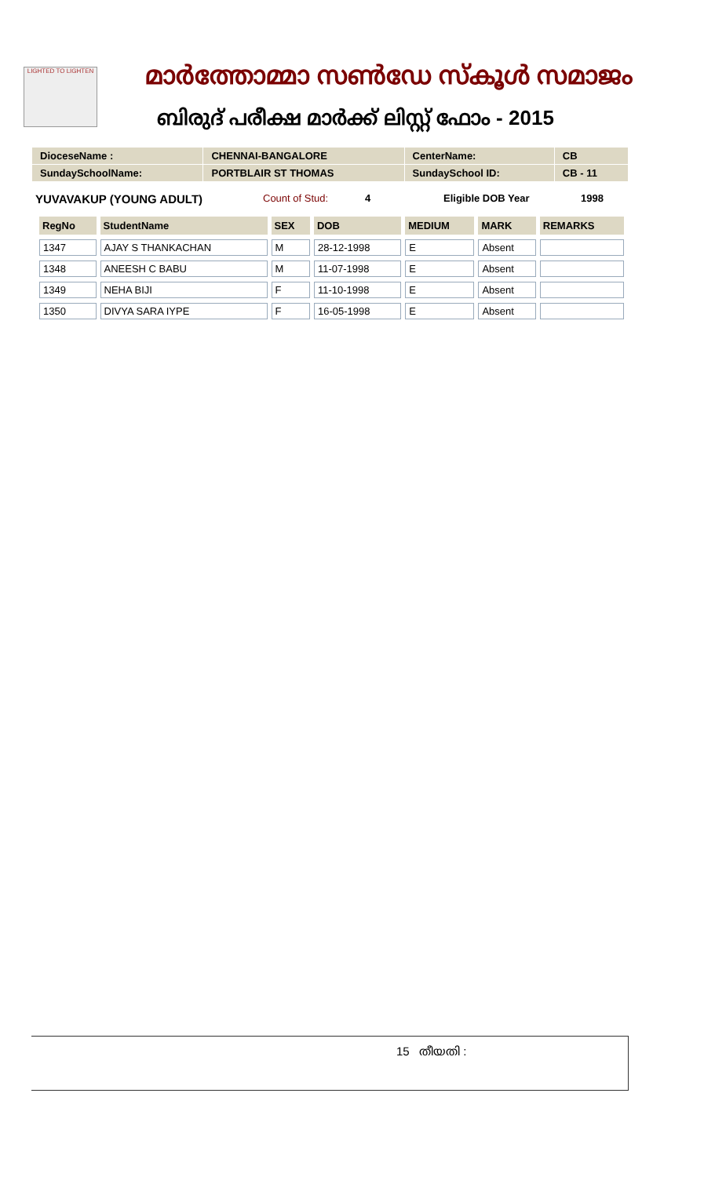LIGHTED TO LIGHTEN മാർത്തോമ്മാ സൺഡേ സ്കൂൾ സമാജം
ബിരുദ് പരീക്ഷ മാർക്ക് ലിസ്റ്റ് ഫോം - 2015
| DioceseName : | CHENNAI-BANGALORE | CenterName: | CB |
| SundaySchoolName: | PORTBLAIR ST THOMAS | SundaySchool ID: | CB - 11 |
YUVAVAKUP (YOUNG ADULT) Count of Stud: 4 Eligible DOB Year 1998
| RegNo | StudentName | SEX | DOB | MEDIUM | MARK | REMARKS |
| --- | --- | --- | --- | --- | --- | --- |
| 1347 | AJAY S THANKACHAN | M | 28-12-1998 | E | Absent | |
| 1348 | ANEESH C BABU | M | 11-07-1998 | E | Absent | |
| 1349 | NEHA BIJI | F | 11-10-1998 | E | Absent | |
| 1350 | DIVYA SARA IYPE | F | 16-05-1998 | E | Absent | |
15 തീയതി :